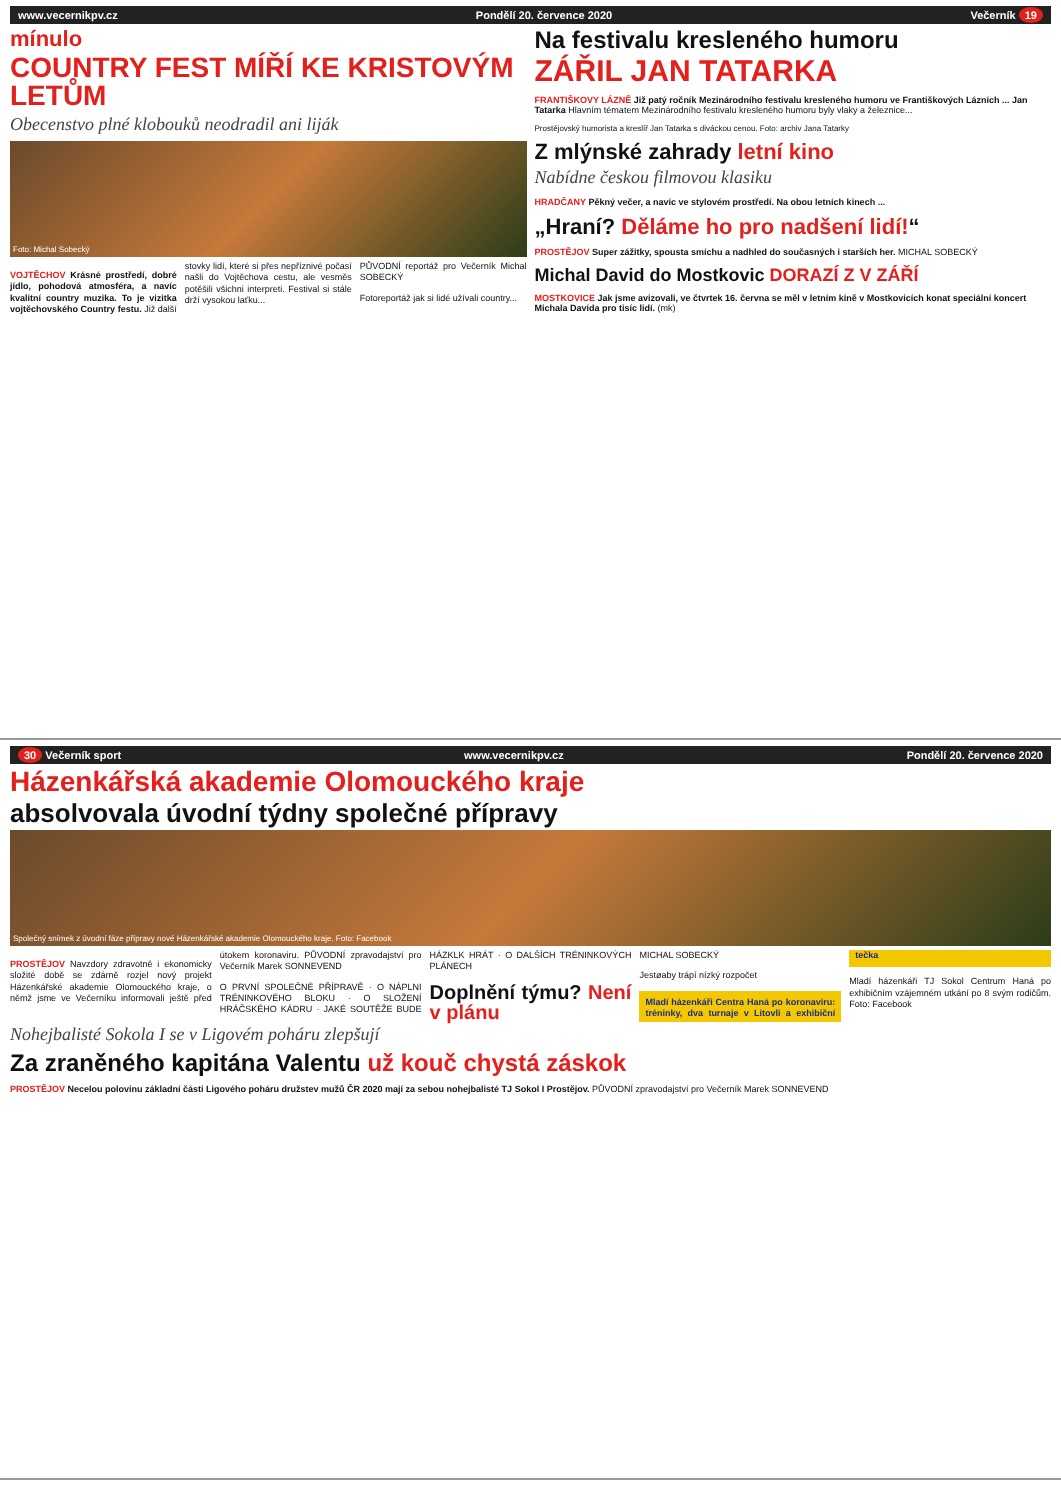www.vecernikpv.cz Pondělí 20. července 2020 Večerník 19
mínulo
COUNTRY FEST MÍŘÍ KE KRISTOVÝM LETŮM
Obecenstvo plné klobouků neodradil ani liják
Foto: Michal Sobecký
VOJTĚCHOV Krásné prostředí, dobré jídlo, pohodová atmosféra, a navíc kvalitní country muzika. To je vizitka vojtěchovského Country festu. Již další stovky lidí, které si přes nepříznivé počasí našli do Vojtěchova cestu, ale vesměs potěšili všichni interpreti. Festival si stále drží vysokou laťku...
PŮVODNÍ reportáž pro Večerník Michal SOBECKÝ
Fotoreportáž jak si lidé užívali country...
Na festivalu kresleného humoru
ZÁŘIL JAN TATARKA
FRANTIŠKOVY LÁZNĚ Již patý ročník Mezinárodního festivalu kresleného humoru ve Františkových Lázních ... Jan Tatarka Hlavním tématem Mezinárodního festivalu kresleného humoru byly vlaky a železnice...
Prostějovský humorista a kreslíř Jan Tatarka s diváckou cenou. Foto: archiv Jana Tatarky
Z mlýnské zahrady letní kino
Nabídne českou filmovou klasiku
HRADČANY Pěkný večer, a navíc ve stylovém prostředí. Na obou letních kinech ...
„Hraní? Děláme ho pro nadšení lidí!“
PROSTĚJOV Super zážitky, spousta smíchu a nadhled do současných i starších her. MICHAL SOBECKÝ
Michal David do Mostkovic DORAZÍ Z V ZÁŘÍ
MOSTKOVICE Jak jsme avizovali, ve čtvrtek 16. června se měl v letním kině v Mostkovicích konat speciální koncert Michala Davida pro tisíc lidí. (mk)
30 Večerník sport www.vecernikpv.cz Pondělí 20. července 2020
Házenkářská akademie Olomouckého kraje
absolvovala úvodní týdny společné přípravy
Společný snímek z úvodní fáze přípravy nové Házenkářské akademie Olomouckého kraje. Foto: Facebook
PROSTĚJOV Navzdory zdravotně i ekonomicky složité době se zdárně rozjel nový projekt Házenkářské akademie Olomouckého kraje, o němž jsme ve Večerníku informovali ještě před útokem koronaviru. PŮVODNÍ zpravodajství pro Večerník Marek SONNEVEND
O PRVNÍ SPOLEČNÉ PŘÍPRAVĚ · O NÁPLNI TRÉNINKOVÉHO BLOKU · O SLOŽENÍ HRÁČSKÉHO KÁDRU · JAKÉ SOUTĚŽE BUDE HÁZKLK HRÁT · O DALŠÍCH TRÉNINKOVÝCH PLÁNECH
Doplnění týmu? Není v plánu
MICHAL SOBECKÝ
Jestøaby trápí nízký rozpočet
Mladí házenkáři Centra Haná po koronaviru: tréninky, dva turnaje v Litovli a exhibiční tečka
Mladí házenkáři TJ Sokol Centrum Haná po exhibičním vzájemném utkání po 8 svým rodičům. Foto: Facebook
Nohejbalisté Sokola I se v Ligovém poháru zlepšují
Za zraněného kapitána Valentu už kouč chystá záskok
PROSTĚJOV Necelou polovinu základní části Ligového poháru družstev mužů ČR 2020 mají za sebou nohejbalisté TJ Sokol I Prostějov. PŮVODNÍ zpravodajství pro Večerník Marek SONNEVEND